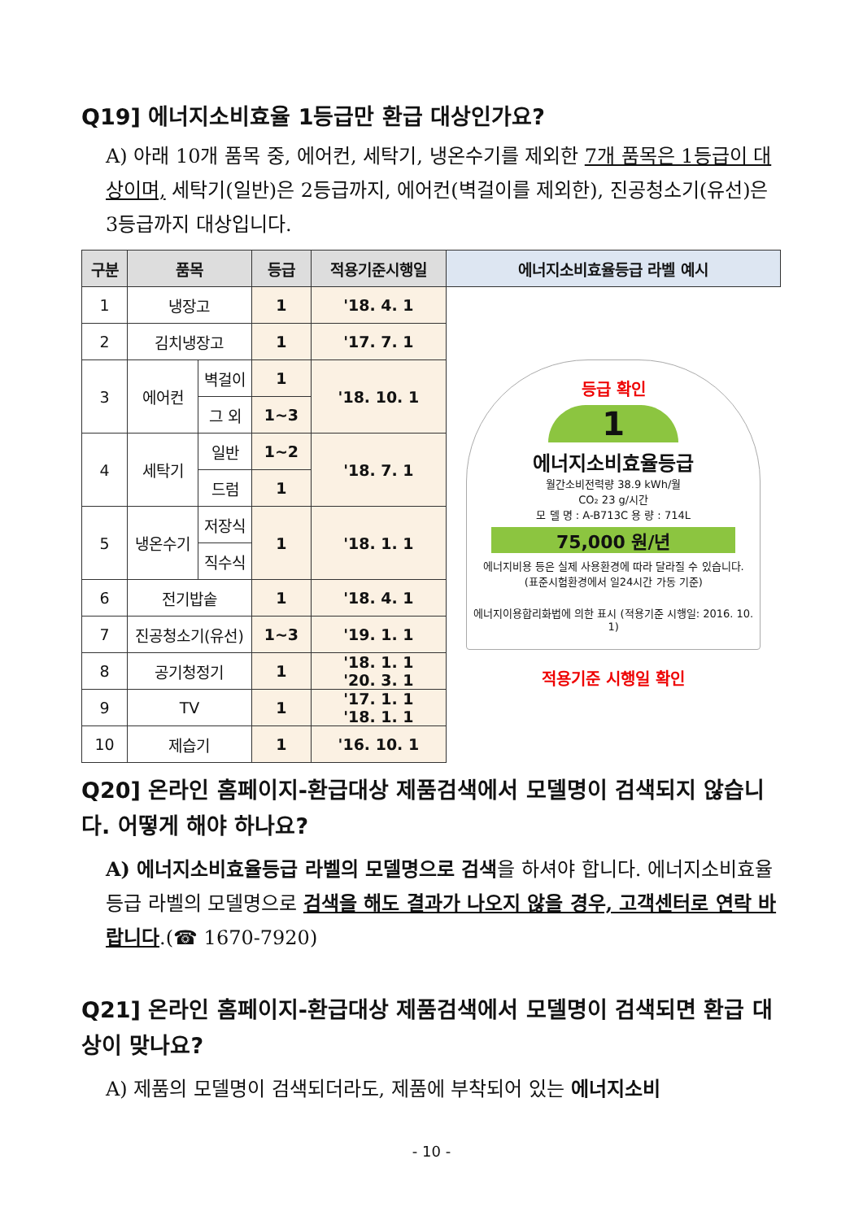Q19] 에너지소비효율 1등급만 환급 대상인가요?
A) 아래 10개 품목 중, 에어컨, 세탁기, 냉온수기를 제외한 7개 품목은 1등급이 대상이며, 세탁기(일반)은 2등급까지, 에어컨(벽걸이를 제외한), 진공청소기(유선)은 3등급까지 대상입니다.
| 구분 | 품목 | | 등급 | 적용기준시행일 | 에너지소비효율등급 라벨 예시 |
| --- | --- | --- | --- | --- | --- |
| 1 | 냉장고 | | 1 | '18. 4. 1 | 등급 확인 1 에너지소비효율등급 월간소비전력량 38.9 kWh/월 CO₂ 23 g/시간 모 델 명 : A-B713C 용 량 : 714L 75,000 원/년 에너지비용 등은 실제 사용환경에 따라 달라질 수 있습니다. (표준시험환경에서 일24시간 가동 기준) 에너지이용합리화법에 의한 표시 (적용기준 시행일: 2016. 10. 1) 적용기준 시행일 확인 |
| 2 | 김치냉장고 | | 1 | '17. 7. 1 | |
| 3 | 에어컨 | 벽걸이 | 1 | '18. 10. 1 | |
| | | 그 외 | 1~3 | | |
| 4 | 세탁기 | 일반 | 1~2 | '18. 7. 1 | |
| | | 드럼 | 1 | | |
| 5 | 냉온수기 | 저장식 | 1 | '18. 1. 1 | |
| | | 직수식 | | | |
| 6 | 전기밥솥 | | 1 | '18. 4. 1 | |
| 7 | 진공청소기(유선) | | 1~3 | '19. 1. 1 | |
| 8 | 공기청정기 | | 1 | '18. 1. 1 '20. 3. 1 | |
| 9 | TV | | 1 | '17. 1. 1 '18. 1. 1 | |
| 10 | 제습기 | | 1 | '16. 10. 1 | |
Q20] 온라인 홈페이지-환급대상 제품검색에서 모델명이 검색되지 않습니다. 어떻게 해야 하나요?
A) 에너지소비효율등급 라벨의 모델명으로 검색을 하셔야 합니다. 에너지소비효율등급 라벨의 모델명으로 검색을 해도 결과가 나오지 않을 경우, 고객센터로 연락 바랍니다.(☎ 1670-7920)
Q21] 온라인 홈페이지-환급대상 제품검색에서 모델명이 검색되면 환급 대상이 맞나요?
A) 제품의 모델명이 검색되더라도, 제품에 부착되어 있는 에너지소비
- 10 -